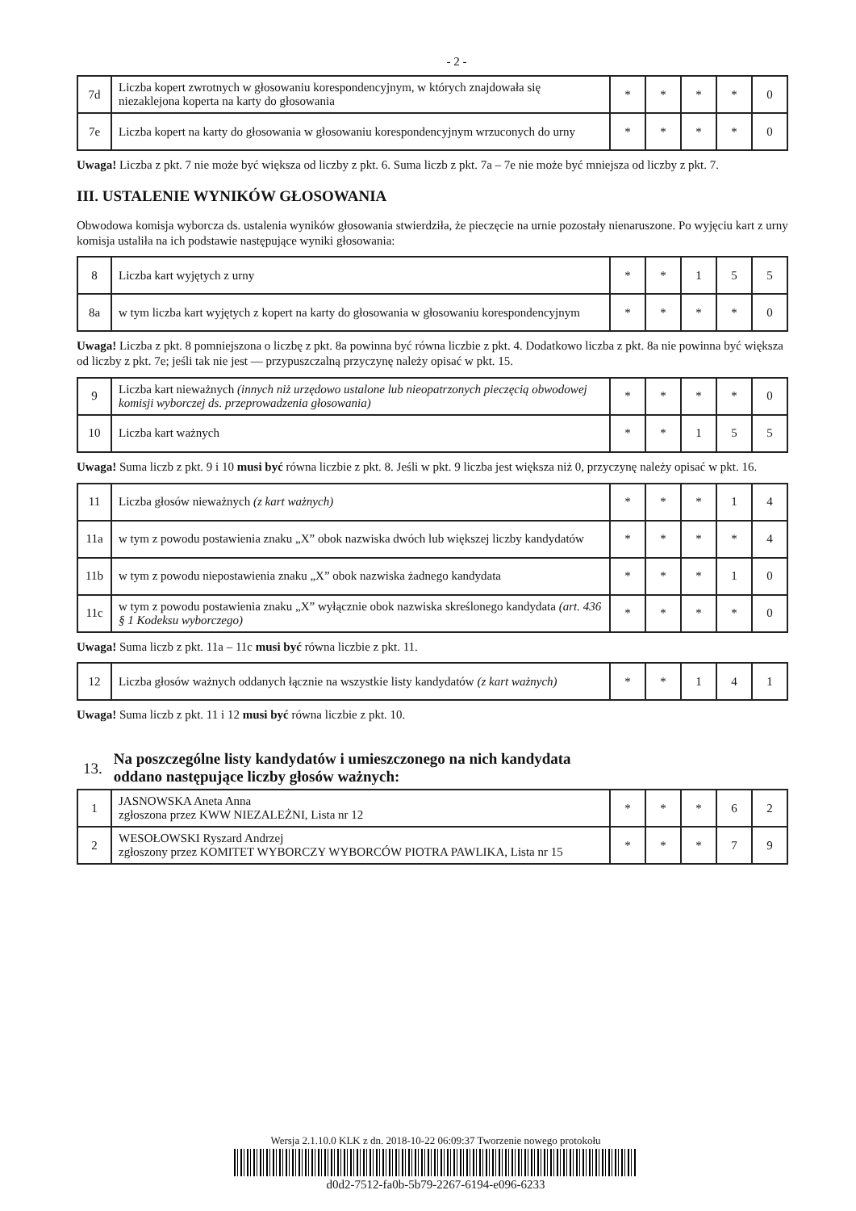- 2 -
| 7d | Liczba kopert zwrotnych w głosowaniu korespondencyjnym, w których znajdowała się niezaklejona koperta na karty do głosowania | * | * | * | * | 0 |
| 7e | Liczba kopert na karty do głosowania w głosowaniu korespondencyjnym wrzuconych do urny | * | * | * | * | 0 |
Uwaga! Liczba z pkt. 7 nie może być większa od liczby z pkt. 6. Suma liczb z pkt. 7a – 7e nie może być mniejsza od liczby z pkt. 7.
III. USTALENIE WYNIKÓW GŁOSOWANIA
Obwodowa komisja wyborcza ds. ustalenia wyników głosowania stwierdziła, że pieczęcie na urnie pozostały nienaruszone. Po wyjęciu kart z urny komisja ustaliła na ich podstawie następujące wyniki głosowania:
| 8 | Liczba kart wyjętych z urny | * | * | 1 | 5 | 5 |
| 8a | w tym liczba kart wyjętych z kopert na karty do głosowania w głosowaniu korespondencyjnym | * | * | * | * | 0 |
Uwaga! Liczba z pkt. 8 pomniejszona o liczbę z pkt. 8a powinna być równa liczbie z pkt. 4. Dodatkowo liczba z pkt. 8a nie powinna być większa od liczby z pkt. 7e; jeśli tak nie jest — przypuszczalną przyczynę należy opisać w pkt. 15.
| 9 | Liczba kart nieważnych (innych niż urzędowo ustalone lub nieopatrzonych pieczęcią obwodowej komisji wyborczej ds. przeprowadzenia głosowania) | * | * | * | * | 0 |
| 10 | Liczba kart ważnych | * | * | 1 | 5 | 5 |
Uwaga! Suma liczb z pkt. 9 i 10 musi być równa liczbie z pkt. 8. Jeśli w pkt. 9 liczba jest większa niż 0, przyczynę należy opisać w pkt. 16.
| 11 | Liczba głosów nieważnych (z kart ważnych) | * | * | * | 1 | 4 |
| 11a | w tym z powodu postawienia znaku „X” obok nazwiska dwóch lub większej liczby kandydatów | * | * | * | * | 4 |
| 11b | w tym z powodu niepostawienia znaku „X” obok nazwiska żadnego kandydata | * | * | * | 1 | 0 |
| 11c | w tym z powodu postawienia znaku „X” wyłącznie obok nazwiska skreślonego kandydata (art. 436 § 1 Kodeksu wyborczego) | * | * | * | * | 0 |
Uwaga! Suma liczb z pkt. 11a – 11c musi być równa liczbie z pkt. 11.
| 12 | Liczba głosów ważnych oddanych łącznie na wszystkie listy kandydatów (z kart ważnych) | * | * | 1 | 4 | 1 |
Uwaga! Suma liczb z pkt. 11 i 12 musi być równa liczbie z pkt. 10.
13.
Na poszczególne listy kandydatów i umieszczonego na nich kandydata
oddano następujące liczby głosów ważnych:
| 1 | JASNOWSKA Aneta Anna zgłoszona przez KWW NIEZALEŻNI, Lista nr 12 | * | * | * | 6 | 2 |
| 2 | WESOŁOWSKI Ryszard Andrzej zgłoszony przez KOMITET WYBORCZY WYBORCÓW PIOTRA PAWLIKA, Lista nr 15 | * | * | * | 7 | 9 |
Wersja 2.1.10.0 KLK z dn. 2018-10-22 06:09:37 Tworzenie nowego protokołu
d0d2-7512-fa0b-5b79-2267-6194-e096-6233